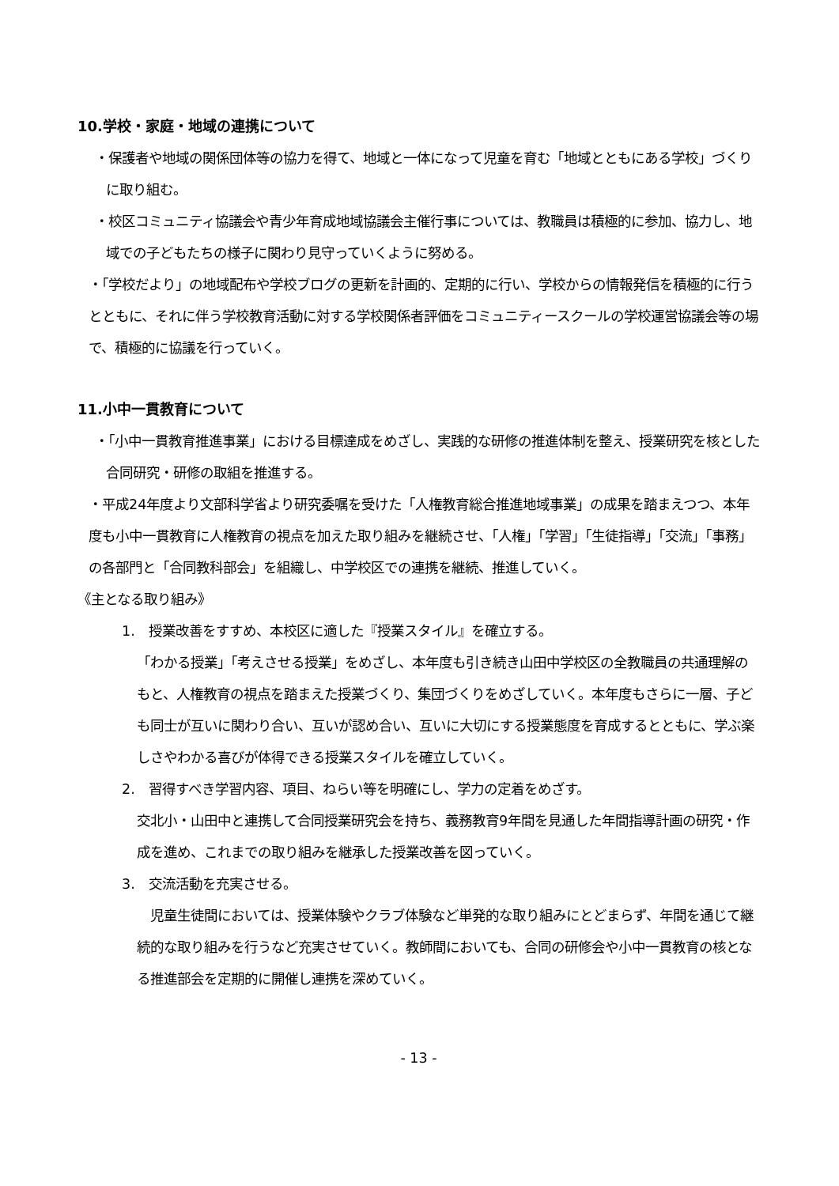10.学校・家庭・地域の連携について
・保護者や地域の関係団体等の協力を得て、地域と一体になって児童を育む「地域とともにある学校」づくりに取り組む。
・校区コミュニティ協議会や青少年育成地域協議会主催行事については、教職員は積極的に参加、協力し、地域での子どもたちの様子に関わり見守っていくように努める。
・「学校だより」の地域配布や学校ブログの更新を計画的、定期的に行い、学校からの情報発信を積極的に行うとともに、それに伴う学校教育活動に対する学校関係者評価をコミュニティースクールの学校運営協議会等の場で、積極的に協議を行っていく。
11.小中一貫教育について
・「小中一貫教育推進事業」における目標達成をめざし、実践的な研修の推進体制を整え、授業研究を核とした合同研究・研修の取組を推進する。
・平成24年度より文部科学省より研究委嘱を受けた「人権教育総合推進地域事業」の成果を踏まえつつ、本年度も小中一貫教育に人権教育の視点を加えた取り組みを継続させ、「人権」「学習」「生徒指導」「交流」「事務」の各部門と「合同教科部会」を組織し、中学校区での連携を継続、推進していく。
《主となる取り組み》
1.　授業改善をすすめ、本校区に適した『授業スタイル』を確立する。
「わかる授業」「考えさせる授業」をめざし、本年度も引き続き山田中学校区の全教職員の共通理解のもと、人権教育の視点を踏まえた授業づくり、集団づくりをめざしていく。本年度もさらに一層、子ども同士が互いに関わり合い、互いが認め合い、互いに大切にする授業態度を育成するとともに、学ぶ楽しさやわかる喜びが体得できる授業スタイルを確立していく。
2.　習得すべき学習内容、項目、ねらい等を明確にし、学力の定着をめざす。
交北小・山田中と連携して合同授業研究会を持ち、義務教育9年間を見通した年間指導計画の研究・作成を進め、これまでの取り組みを継承した授業改善を図っていく。
3.　交流活動を充実させる。
　児童生徒間においては、授業体験やクラブ体験など単発的な取り組みにとどまらず、年間を通じて継続的な取り組みを行うなど充実させていく。教師間においても、合同の研修会や小中一貫教育の核となる推進部会を定期的に開催し連携を深めていく。
- 13 -